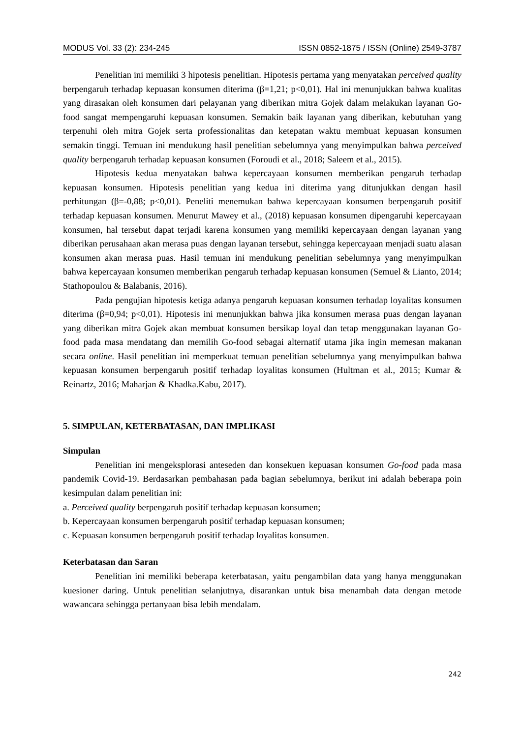MODUS Vol. 33 (2): 234-245 ISSN 0852-1875 / ISSN (Online) 2549-3787
Penelitian ini memiliki 3 hipotesis penelitian. Hipotesis pertama yang menyatakan perceived quality berpengaruh terhadap kepuasan konsumen diterima (β=1,21; p<0,01). Hal ini menunjukkan bahwa kualitas yang dirasakan oleh konsumen dari pelayanan yang diberikan mitra Gojek dalam melakukan layanan Go-food sangat mempengaruhi kepuasan konsumen. Semakin baik layanan yang diberikan, kebutuhan yang terpenuhi oleh mitra Gojek serta professionalitas dan ketepatan waktu membuat kepuasan konsumen semakin tinggi. Temuan ini mendukung hasil penelitian sebelumnya yang menyimpulkan bahwa perceived quality berpengaruh terhadap kepuasan konsumen (Foroudi et al., 2018; Saleem et al., 2015).
Hipotesis kedua menyatakan bahwa kepercayaan konsumen memberikan pengaruh terhadap kepuasan konsumen. Hipotesis penelitian yang kedua ini diterima yang ditunjukkan dengan hasil perhitungan (β=-0,88; p<0,01). Peneliti menemukan bahwa kepercayaan konsumen berpengaruh positif terhadap kepuasan konsumen. Menurut Mawey et al., (2018) kepuasan konsumen dipengaruhi kepercayaan konsumen, hal tersebut dapat terjadi karena konsumen yang memiliki kepercayaan dengan layanan yang diberikan perusahaan akan merasa puas dengan layanan tersebut, sehingga kepercayaan menjadi suatu alasan konsumen akan merasa puas. Hasil temuan ini mendukung penelitian sebelumnya yang menyimpulkan bahwa kepercayaan konsumen memberikan pengaruh terhadap kepuasan konsumen (Semuel & Lianto, 2014; Stathopoulou & Balabanis, 2016).
Pada pengujian hipotesis ketiga adanya pengaruh kepuasan konsumen terhadap loyalitas konsumen diterima (β=0,94; p<0,01). Hipotesis ini menunjukkan bahwa jika konsumen merasa puas dengan layanan yang diberikan mitra Gojek akan membuat konsumen bersikap loyal dan tetap menggunakan layanan Go-food pada masa mendatang dan memilih Go-food sebagai alternatif utama jika ingin memesan makanan secara online. Hasil penelitian ini memperkuat temuan penelitian sebelumnya yang menyimpulkan bahwa kepuasan konsumen berpengaruh positif terhadap loyalitas konsumen (Hultman et al., 2015; Kumar & Reinartz, 2016; Maharjan & Khadka.Kabu, 2017).
5. SIMPULAN, KETERBATASAN, DAN IMPLIKASI
Simpulan
Penelitian ini mengeksplorasi anteseden dan konsekuen kepuasan konsumen Go-food pada masa pandemik Covid-19. Berdasarkan pembahasan pada bagian sebelumnya, berikut ini adalah beberapa poin kesimpulan dalam penelitian ini:
a. Perceived quality berpengaruh positif terhadap kepuasan konsumen;
b. Kepercayaan konsumen berpengaruh positif terhadap kepuasan konsumen;
c. Kepuasan konsumen berpengaruh positif terhadap loyalitas konsumen.
Keterbatasan dan Saran
Penelitian ini memiliki beberapa keterbatasan, yaitu pengambilan data yang hanya menggunakan kuesioner daring. Untuk penelitian selanjutnya, disarankan untuk bisa menambah data dengan metode wawancara sehingga pertanyaan bisa lebih mendalam.
242